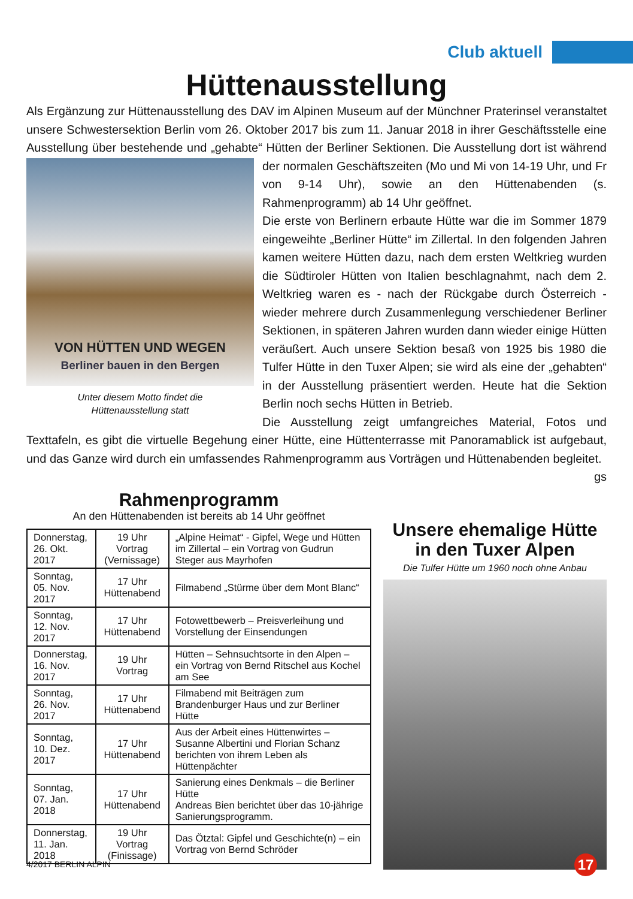Club aktuell
Hüttenausstellung
Als Ergänzung zur Hüttenausstellung des DAV im Alpinen Museum auf der Münchner Praterinsel veranstaltet unsere Schwestersektion Berlin vom 26. Oktober 2017 bis zum 11. Januar 2018 in ihrer Geschäftsstelle eine Ausstellung über bestehende und „gehabte“ Hütten der Berliner Sektionen.
VON HÜTTEN UND WEGEN
Berliner bauen in den Bergen
Unter diesem Motto findet die
Hüttenausstellung statt
Die Ausstellung dort ist während der normalen Geschäftszeiten (Mo und Mi von 14-19 Uhr, und Fr von 9-14 Uhr), sowie an den Hüttenabenden (s. Rahmenprogramm) ab 14 Uhr geöffnet.
Die erste von Berlinern erbaute Hütte war die im Sommer 1879 eingeweihte „Berliner Hütte“ im Zillertal. In den folgenden Jahren kamen weitere Hütten dazu, nach dem ersten Weltkrieg wurden die Südtiroler Hütten von Italien beschlagnahmt, nach dem 2. Weltkrieg waren es - nach der Rückgabe durch Österreich - wieder mehrere durch Zusammenlegung verschiedener Berliner Sektionen, in späteren Jahren wurden dann wieder einige Hütten veräußert. Auch unsere Sektion besaß von 1925 bis 1980 die Tulfer Hütte in den Tuxer Alpen; sie wird als eine der „gehabten“ in der Ausstellung präsentiert werden. Heute hat die Sektion Berlin noch sechs Hütten in Betrieb.
Die Ausstellung zeigt umfangreiches Material, Fotos und Texttafeln, es gibt die virtuelle Begehung einer Hütte, eine Hüttenterrasse mit Panoramablick ist aufgebaut, und das Ganze wird durch ein umfassendes Rahmenprogramm aus Vorträgen und Hüttenabenden begleitet.
gs
Rahmenprogramm
An den Hüttenabenden ist bereits ab 14 Uhr geöffnet
| Donnerstag, 26. Okt. 2017 | 19 Uhr Vortrag (Vernissage) | „Alpine Heimat“ - Gipfel, Wege und Hütten im Zillertal – ein Vortrag von Gudrun Steger aus Mayrhofen |
| Sonntag, 05. Nov. 2017 | 17 Uhr Hüttenabend | Filmabend „Stürme über dem Mont Blanc“ |
| Sonntag, 12. Nov. 2017 | 17 Uhr Hüttenabend | Fotowettbewerb – Preisverleihung und Vorstellung der Einsendungen |
| Donnerstag, 16. Nov. 2017 | 19 Uhr Vortrag | Hütten – Sehnsuchtsorte in den Alpen – ein Vortrag von Bernd Ritschel aus Kochel am See |
| Sonntag, 26. Nov. 2017 | 17 Uhr Hüttenabend | Filmabend mit Beiträgen zum Brandenburger Haus und zur Berliner Hütte |
| Sonntag, 10. Dez. 2017 | 17 Uhr Hüttenabend | Aus der Arbeit eines Hüttenwirtes – Susanne Albertini und Florian Schanz berichten von ihrem Leben als Hüttenpächter |
| Sonntag, 07. Jan. 2018 | 17 Uhr Hüttenabend | Sanierung eines Denkmals – die Berliner Hütte Andreas Bien berichtet über das 10-jährige Sanierungsprogramm. |
| Donnerstag, 11. Jan. 2018 | 19 Uhr Vortrag (Finissage) | Das Ötztal: Gipfel und Geschichte(n) – ein Vortrag von Bernd Schröder |
Unsere ehemalige Hütte
in den Tuxer Alpen
Die Tulfer Hütte um 1960 noch ohne Anbau
4/2017 BERLIN ALPIN 17